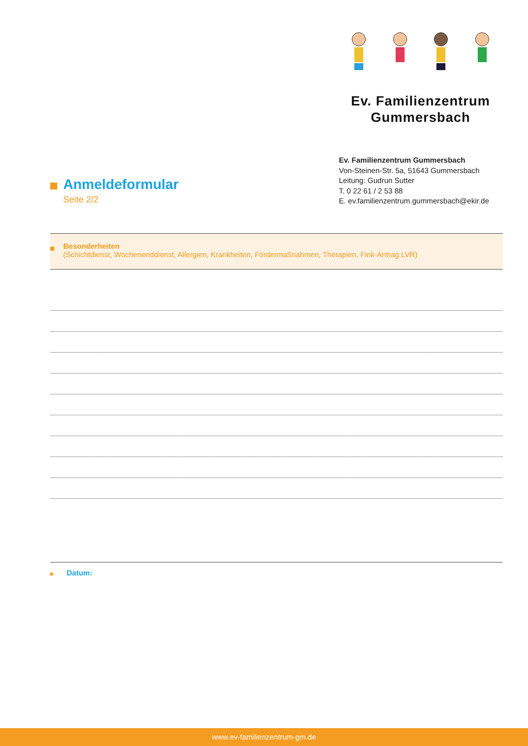Ev. Familienzentrum
Gummersbach
Ev. Familienzentrum Gummersbach
Von-Steinen-Str. 5a, 51643 Gummersbach
Leitung: Gudrun Sutter
T. 0 22 61 / 2 53 88
E. ev.familienzentrum.gummersbach@ekir.de
Anmeldeformular
Seite 2/2
Besonderheiten
(Schichtdienst, Wochenenddienst, Allergien, Krankheiten, Fördermaßnahmen, Therapien, Fink-Antrag LVR)
▶ Datum:
www.ev-familienzentrum-gm.de